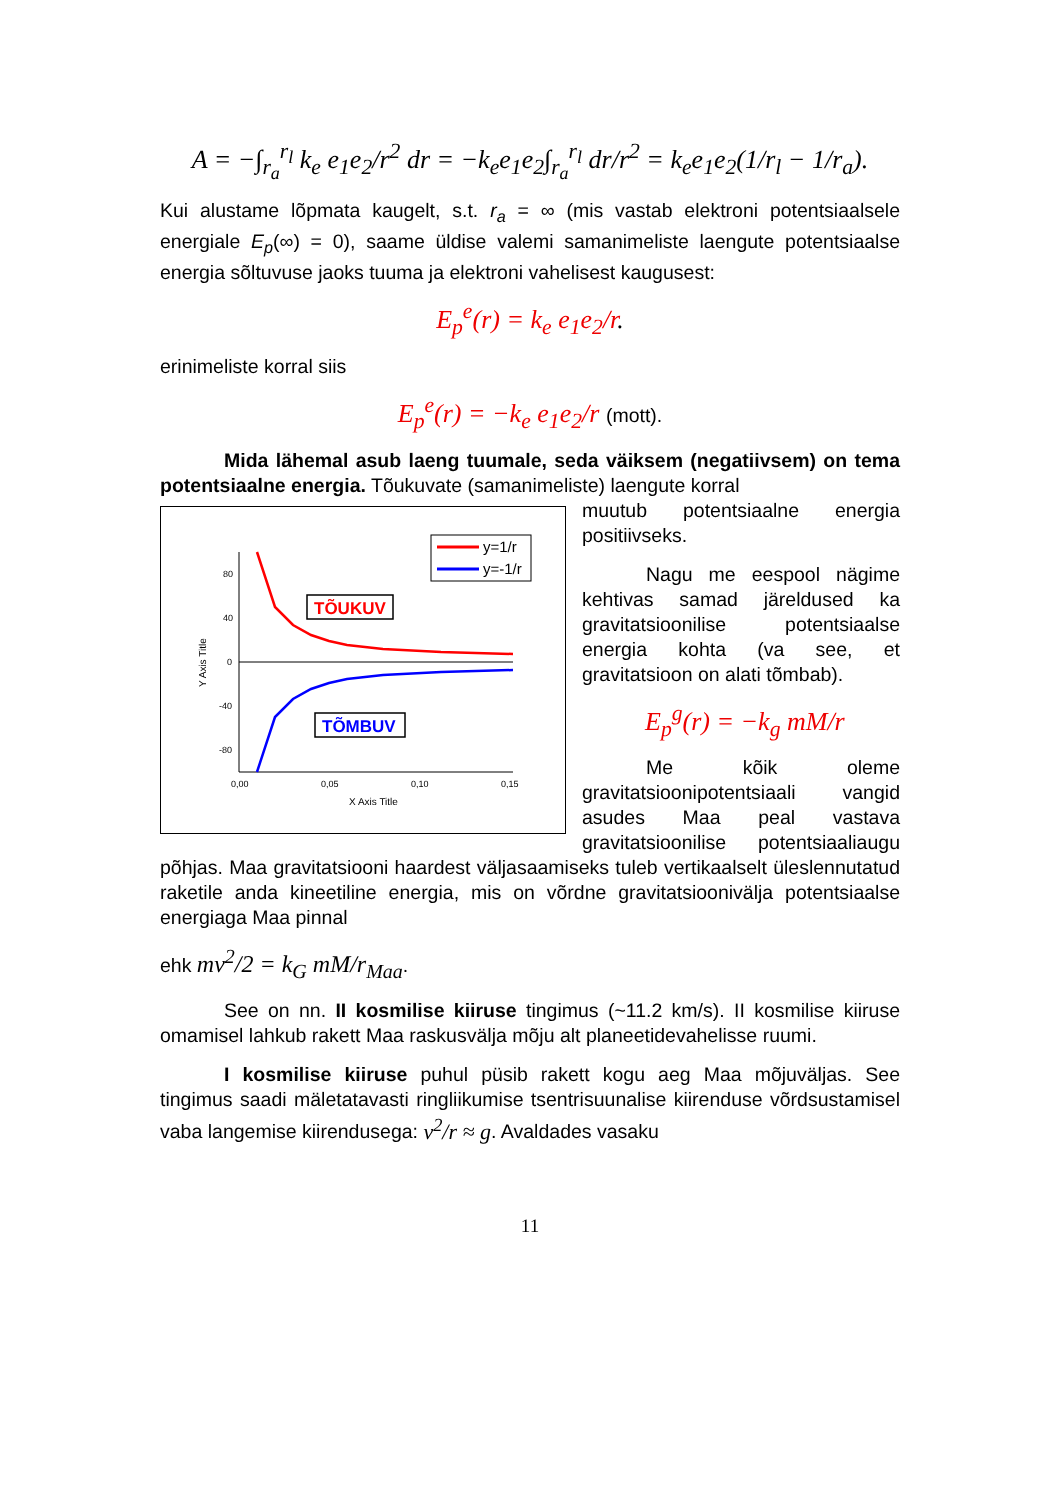A = −∫<sub>r<sub>a</sub></sub><sup>r<sub>l</sub></sup> k<sub>e</sub> e<sub>1</sub>e<sub>2</sub>/r<sup>2</sup> dr = −k<sub>e</sub>e<sub>1</sub>e<sub>2</sub>∫<sub>r<sub>a</sub></sub><sup>r<sub>l</sub></sup> dr/r<sup>2</sup> = k<sub>e</sub>e<sub>1</sub>e<sub>2</sub>(1/r<sub>l</sub> − 1/r<sub>a</sub>).
Kui alustame lõpmata kaugelt, s.t. r<sub>a</sub> = ∞ (mis vastab elektroni potentsiaalsele energiale E<sub>p</sub>(∞) = 0), saame üldise valemi samanimeliste laengute potentsiaalse energia sõltuvuse jaoks tuuma ja elektroni vahelisest kaugusest:
E<sub>p</sub><sup>e</sup>(r) = k<sub>e</sub> e<sub>1</sub>e<sub>2</sub>/r.
erinimeliste korral siis
E<sub>p</sub><sup>e</sup>(r) = −k<sub>e</sub> e<sub>1</sub>e<sub>2</sub>/r (mott).
Mida lähemal asub laeng tuumale, seda väiksem (negatiivsem) on tema potentsiaalne energia. Tõukuvate (samanimeliste) laengute korral
y=1/r
y=-1/r
80
40
0
-40
-80
0,00
0,05
0,10
0,15
X Axis Title
Y Axis Title
TÕUKUV
TÕMBUV
muutub potentsiaalne energia positiivseks.
Nagu me eespool nägime kehtivas samad järeldused ka gravitatsioonilise potentsiaalse energia kohta (va see, et gravitatsioon on alati tõmbab).
E<sub>p</sub><sup>g</sup>(r) = −k<sub>g</sub> mM/r
Me kõik oleme gravitatsioonipotentsiaali vangid asudes Maa peal vastava gravitatsioonilise potentsiaaliaugu põhjas. Maa gravitatsiooni haardest väljasaamiseks tuleb vertikaalselt üleslennutatud raketile anda kineetiline energia, mis on võrdne gravitatsioonivälja potentsiaalse energiaga Maa pinnal
ehk mv<sup>2</sup>/2 = k<sub>G</sub> mM/r<sub>Maa</sub>.
See on nn. II kosmilise kiiruse tingimus (~11.2 km/s). II kosmilise kiiruse omamisel lahkub rakett Maa raskusvälja mõju alt planeetidevahelisse ruumi.
I kosmilise kiiruse puhul püsib rakett kogu aeg Maa mõjuväljas. See tingimus saadi mäletatavasti ringliikumise tsentrisuunalise kiirenduse võrdsustamisel vaba langemise kiirendusega: v<sup>2</sup>/r ≈ g. Avaldades vasaku
11